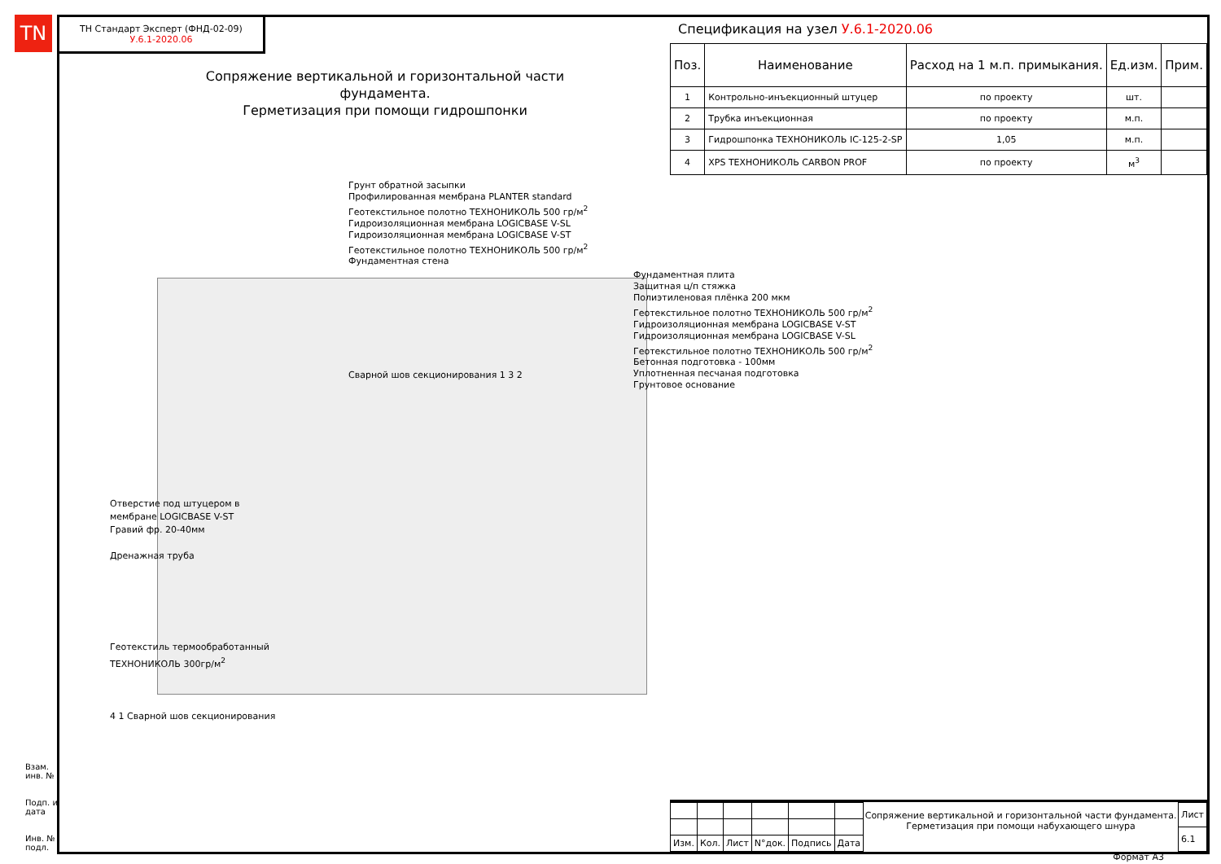TN
ТН Стандарт Эксперт (ФНД-02-09)
У.6.1-2020.06
Сопряжение вертикальной и горизонтальной части фундамента.
Герметизация при помощи гидрошпонки
Спецификация на узел У.6.1-2020.06
| Поз. | Наименование | Расход на 1 м.п. примыкания. | Ед.изм. | Прим. |
| --- | --- | --- | --- | --- |
| 1 | Контрольно-инъекционный штуцер | по проекту | шт. | |
| 2 | Трубка инъекционная | по проекту | м.п. | |
| 3 | Гидрошпонка ТЕХНОНИКОЛЬ IC-125-2-SP | 1,05 | м.п. | |
| 4 | XPS ТЕХНОНИКОЛЬ CARBON PROF | по проекту | м<sup>3</sup> | |
Грунт обратной засыпки
Профилированная мембрана PLANTER standard
Геотекстильное полотно ТЕХНОНИКОЛЬ 500 гр/м<sup>2</sup>
Гидроизоляционная мембрана LOGICBASE V-SL
Гидроизоляционная мембрана LOGICBASE V-ST
Геотекстильное полотно ТЕХНОНИКОЛЬ 500 гр/м<sup>2</sup>
Фундаментная стена
Сварной шов секционирования 1 3 2
Фундаментная плита
Защитная ц/п стяжка
Полиэтиленовая плёнка 200 мкм
Геотекстильное полотно ТЕХНОНИКОЛЬ 500 гр/м<sup>2</sup>
Гидроизоляционная мембрана LOGICBASE V-ST
Гидроизоляционная мембрана LOGICBASE V-SL
Геотекстильное полотно ТЕХНОНИКОЛЬ 500 гр/м<sup>2</sup>
Бетонная подготовка - 100мм
Уплотненная песчаная подготовка
Грунтовое основание
Отверстие под штуцером в
мембране LOGICBASE V-ST
Гравий фр. 20-40мм
Дренажная труба
Геотекстиль термообработанный
ТЕХНОНИКОЛЬ 300гр/м<sup>2</sup>
4 1 Сварной шов секционирования
Взам. инв. №
Подп. и дата
Инв. № подл.
| Изм. | Кол. | Лист | N°док. | Подпись | Дата |
Сопряжение вертикальной и горизонтальной части фундамента.
Герметизация при помощи набухающего шнура
| Лист |
| 6.1 |
Формат А3